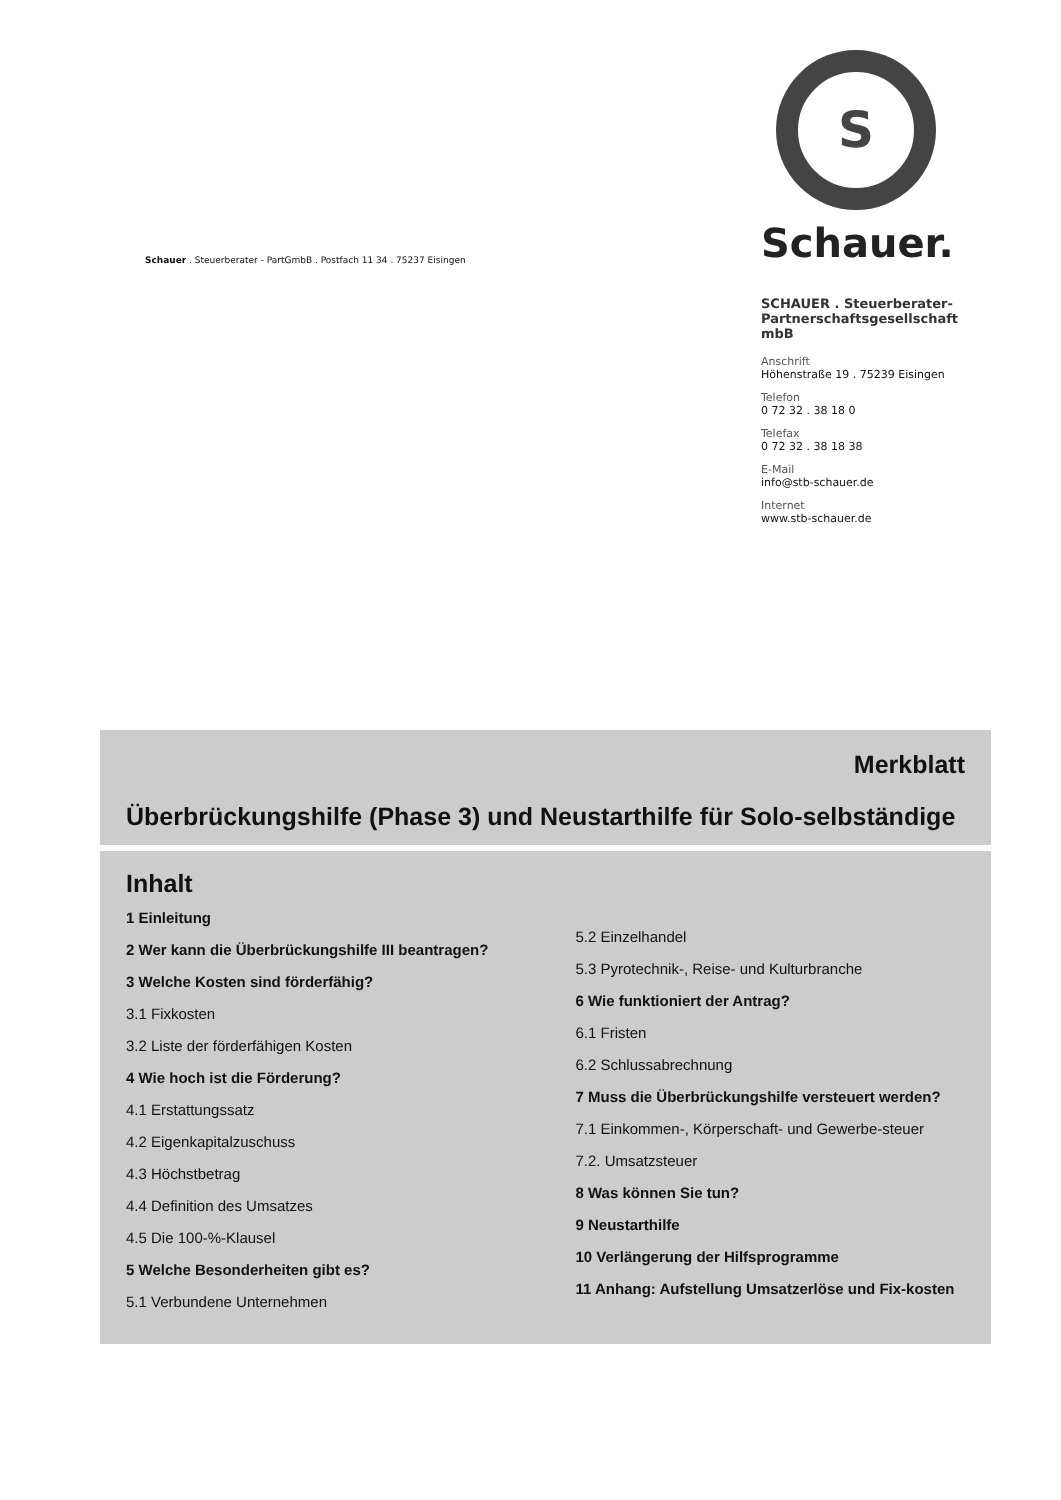Schauer . Steuerberater - PartGmbB . Postfach 11 34 . 75237 Eisingen
S
Schauer.
SCHAUER . Steuerberater-
Partnerschaftsgesellschaft mbB
Anschrift
Höhenstraße 19 . 75239 Eisingen
Telefon
0 72 32 . 38 18 0
Telefax
0 72 32 . 38 18 38
E-Mail
info@stb-schauer.de
Internet
www.stb-schauer.de
Merkblatt
Überbrückungshilfe (Phase 3) und Neustarthilfe für Solo-selbständige
Inhalt
1 Einleitung
2 Wer kann die Überbrückungshilfe III beantragen?
3 Welche Kosten sind förderfähig?
3.1 Fixkosten
3.2 Liste der förderfähigen Kosten
4 Wie hoch ist die Förderung?
4.1 Erstattungssatz
4.2 Eigenkapitalzuschuss
4.3 Höchstbetrag
4.4 Definition des Umsatzes
4.5 Die 100-%-Klausel
5 Welche Besonderheiten gibt es?
5.1 Verbundene Unternehmen
5.2 Einzelhandel
5.3 Pyrotechnik-, Reise- und Kulturbranche
6 Wie funktioniert der Antrag?
6.1 Fristen
6.2 Schlussabrechnung
7 Muss die Überbrückungshilfe versteuert werden?
7.1 Einkommen-, Körperschaft- und Gewerbe-steuer
7.2. Umsatzsteuer
8 Was können Sie tun?
9 Neustarthilfe
10 Verlängerung der Hilfsprogramme
11 Anhang: Aufstellung Umsatzerlöse und Fix-kosten